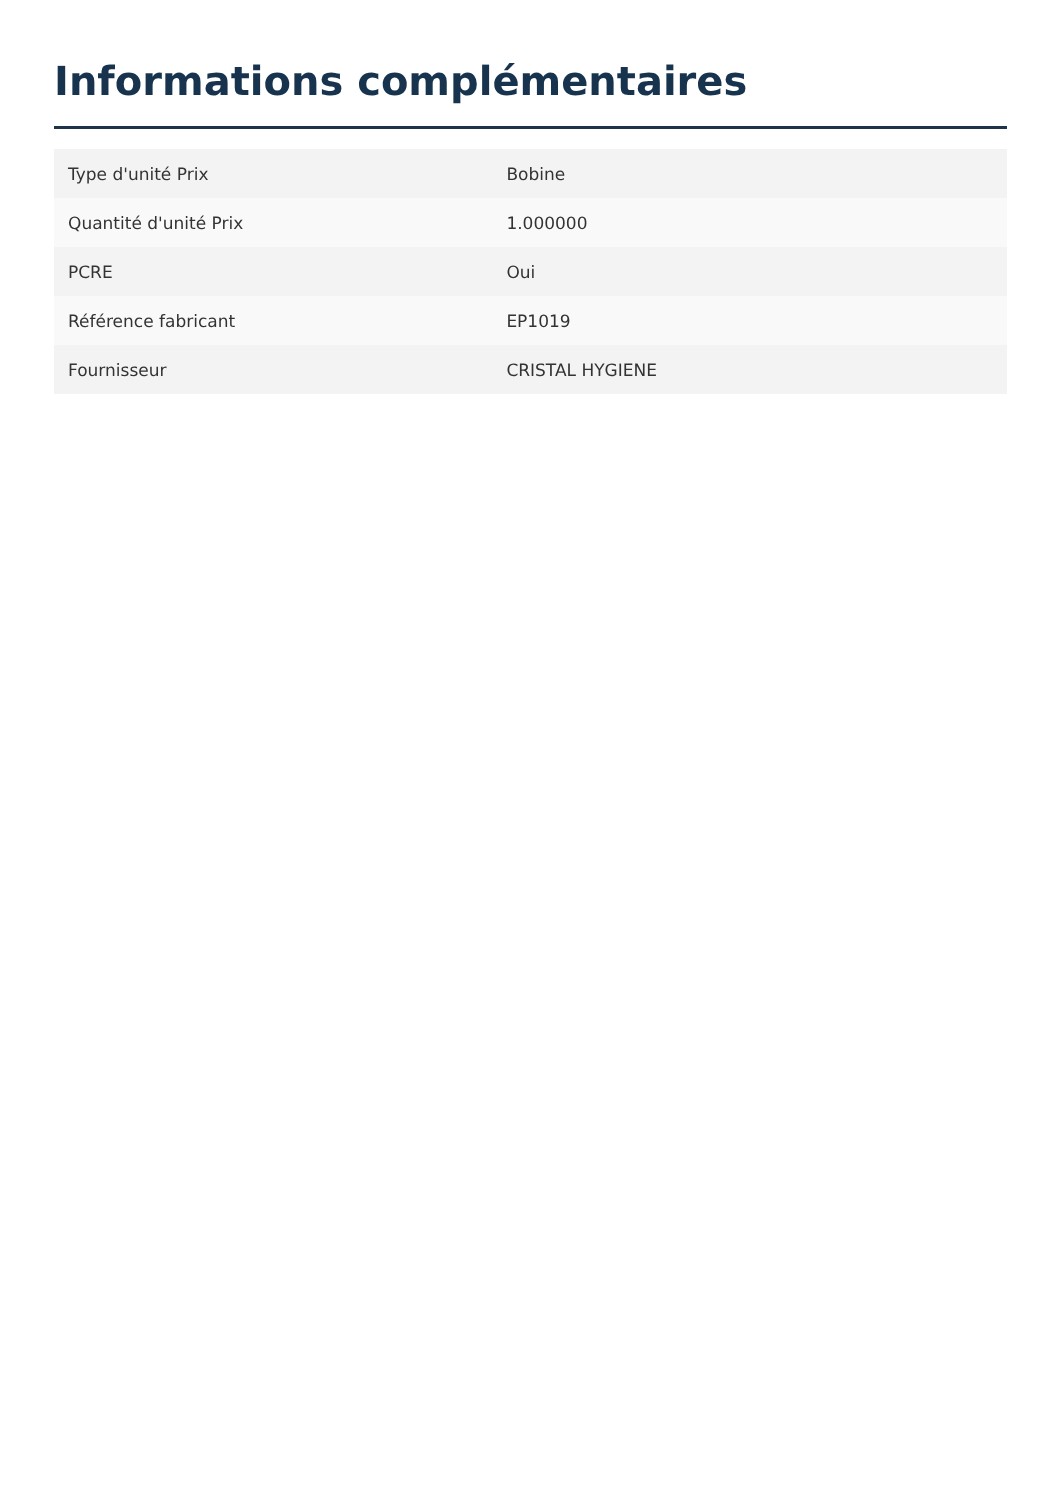Informations complémentaires
| Type d'unité Prix | Bobine |
| Quantité d'unité Prix | 1.000000 |
| PCRE | Oui |
| Référence fabricant | EP1019 |
| Fournisseur | CRISTAL HYGIENE |